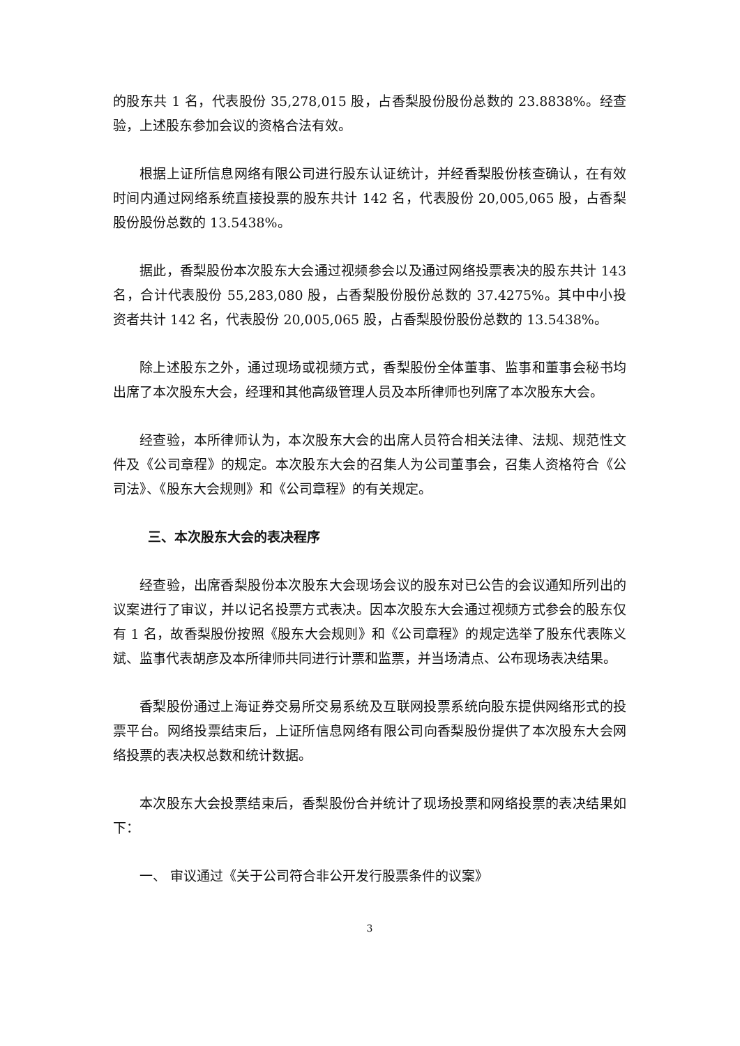的股东共 1 名，代表股份 35,278,015 股，占香梨股份股份总数的 23.8838%。经查验，上述股东参加会议的资格合法有效。
根据上证所信息网络有限公司进行股东认证统计，并经香梨股份核查确认，在有效时间内通过网络系统直接投票的股东共计 142 名，代表股份 20,005,065 股，占香梨股份股份总数的 13.5438%。
据此，香梨股份本次股东大会通过视频参会以及通过网络投票表决的股东共计 143 名，合计代表股份 55,283,080 股，占香梨股份股份总数的 37.4275%。其中中小投资者共计 142 名，代表股份 20,005,065 股，占香梨股份股份总数的 13.5438%。
除上述股东之外，通过现场或视频方式，香梨股份全体董事、监事和董事会秘书均出席了本次股东大会，经理和其他高级管理人员及本所律师也列席了本次股东大会。
经查验，本所律师认为，本次股东大会的出席人员符合相关法律、法规、规范性文件及《公司章程》的规定。本次股东大会的召集人为公司董事会，召集人资格符合《公司法》、《股东大会规则》和《公司章程》的有关规定。
三、本次股东大会的表决程序
经查验，出席香梨股份本次股东大会现场会议的股东对已公告的会议通知所列出的议案进行了审议，并以记名投票方式表决。因本次股东大会通过视频方式参会的股东仅有 1 名，故香梨股份按照《股东大会规则》和《公司章程》的规定选举了股东代表陈义斌、监事代表胡彦及本所律师共同进行计票和监票，并当场清点、公布现场表决结果。
香梨股份通过上海证券交易所交易系统及互联网投票系统向股东提供网络形式的投票平台。网络投票结束后，上证所信息网络有限公司向香梨股份提供了本次股东大会网络投票的表决权总数和统计数据。
本次股东大会投票结束后，香梨股份合并统计了现场投票和网络投票的表决结果如下：
一、 审议通过《关于公司符合非公开发行股票条件的议案》
3